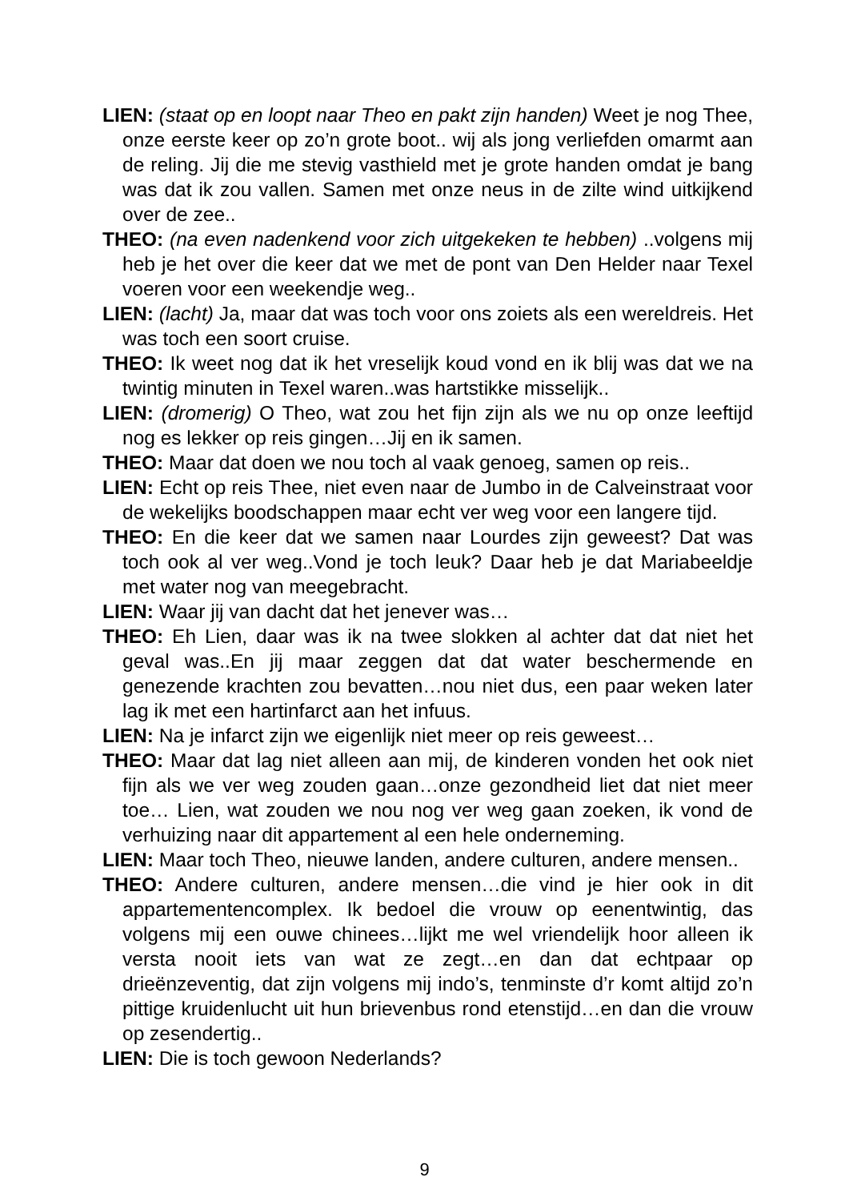LIEN: (staat op en loopt naar Theo en pakt zijn handen) Weet je nog Thee, onze eerste keer op zo’n grote boot.. wij als jong verliefden omarmt aan de reling. Jij die me stevig vasthield met je grote handen omdat je bang was dat ik zou vallen. Samen met onze neus in de zilte wind uitkijkend over de zee..
THEO: (na even nadenkend voor zich uitgekeken te hebben) ..volgens mij heb je het over die keer dat we met de pont van Den Helder naar Texel voeren voor een weekendje weg..
LIEN: (lacht) Ja, maar dat was toch voor ons zoiets als een wereldreis. Het was toch een soort cruise.
THEO: Ik weet nog dat ik het vreselijk koud vond en ik blij was dat we na twintig minuten in Texel waren..was hartstikke misselijk..
LIEN: (dromerig) O Theo, wat zou het fijn zijn als we nu op onze leeftijd nog es lekker op reis gingen…Jij en ik samen.
THEO: Maar dat doen we nou toch al vaak genoeg, samen op reis..
LIEN: Echt op reis Thee, niet even naar de Jumbo in de Calveinstraat voor de wekelijks boodschappen maar echt ver weg voor een langere tijd.
THEO: En die keer dat we samen naar Lourdes zijn geweest? Dat was toch ook al ver weg..Vond je toch leuk? Daar heb je dat Mariabeeldje met water nog van meegebracht.
LIEN: Waar jij van dacht dat het jenever was…
THEO: Eh Lien, daar was ik na twee slokken al achter dat dat niet het geval was..En jij maar zeggen dat dat water beschermende en genezende krachten zou bevatten…nou niet dus, een paar weken later lag ik met een hartinfarct aan het infuus.
LIEN: Na je infarct zijn we eigenlijk niet meer op reis geweest…
THEO: Maar dat lag niet alleen aan mij, de kinderen vonden het ook niet fijn als we ver weg zouden gaan…onze gezondheid liet dat niet meer toe… Lien, wat zouden we nou nog ver weg gaan zoeken, ik vond de verhuizing naar dit appartement al een hele onderneming.
LIEN: Maar toch Theo, nieuwe landen, andere culturen, andere mensen..
THEO: Andere culturen, andere mensen…die vind je hier ook in dit appartementencomplex. Ik bedoel die vrouw op eenentwintig, das volgens mij een ouwe chinees…lijkt me wel vriendelijk hoor alleen ik versta nooit iets van wat ze zegt…en dan dat echtpaar op drieënzeventig, dat zijn volgens mij indo’s, tenminste d’r komt altijd zo’n pittige kruidenlucht uit hun brievenbus rond etenstijd…en dan die vrouw op zesendertig..
LIEN: Die is toch gewoon Nederlands?
9